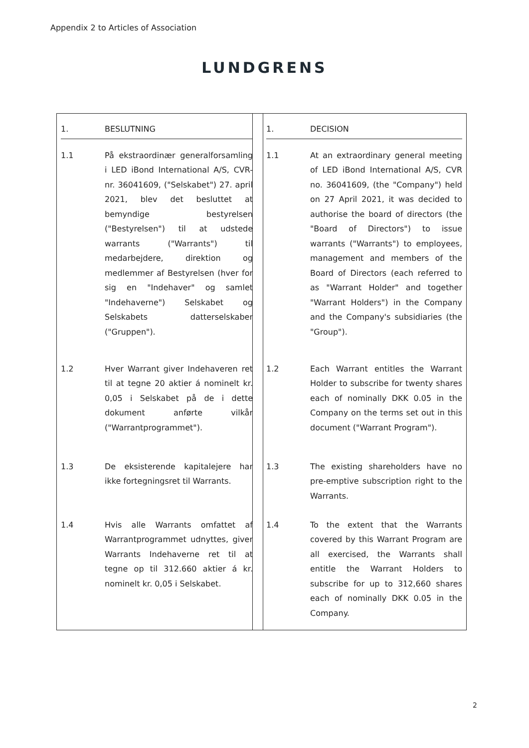Appendix 2 to Articles of Association
LUNDGRENS
1. BESLUTNING
1.1 På ekstraordinær generalforsamling i LED iBond International A/S, CVR-nr. 36041609, ("Selskabet") 27. april 2021, blev det besluttet at bemyndige bestyrelsen ("Bestyrelsen") til at udstede warrants ("Warrants") til medarbejdere, direktion og medlemmer af Bestyrelsen (hver for sig en "Indehaver" og samlet "Indehaverne") Selskabet og Selskabets datterselskaber ("Gruppen").
1.2 Hver Warrant giver Indehaveren ret til at tegne 20 aktier á nominelt kr. 0,05 i Selskabet på de i dette dokument anførte vilkår ("Warrantprogrammet").
1.3 De eksisterende kapitalejere har ikke fortegningsret til Warrants.
1.4 Hvis alle Warrants omfattet af Warrantprogrammet udnyttes, giver Warrants Indehaverne ret til at tegne op til 312.660 aktier á kr. nominelt kr. 0,05 i Selskabet.
1. DECISION
1.1 At an extraordinary general meeting of LED iBond International A/S, CVR no. 36041609, (the "Company") held on 27 April 2021, it was decided to authorise the board of directors (the "Board of Directors") to issue warrants ("Warrants") to employees, management and members of the Board of Directors (each referred to as "Warrant Holder" and together "Warrant Holders") in the Company and the Company's subsidiaries (the "Group").
1.2 Each Warrant entitles the Warrant Holder to subscribe for twenty shares each of nominally DKK 0.05 in the Company on the terms set out in this document ("Warrant Program").
1.3 The existing shareholders have no pre-emptive subscription right to the Warrants.
1.4 To the extent that the Warrants covered by this Warrant Program are all exercised, the Warrants shall entitle the Warrant Holders to subscribe for up to 312,660 shares each of nominally DKK 0.05 in the Company.
2